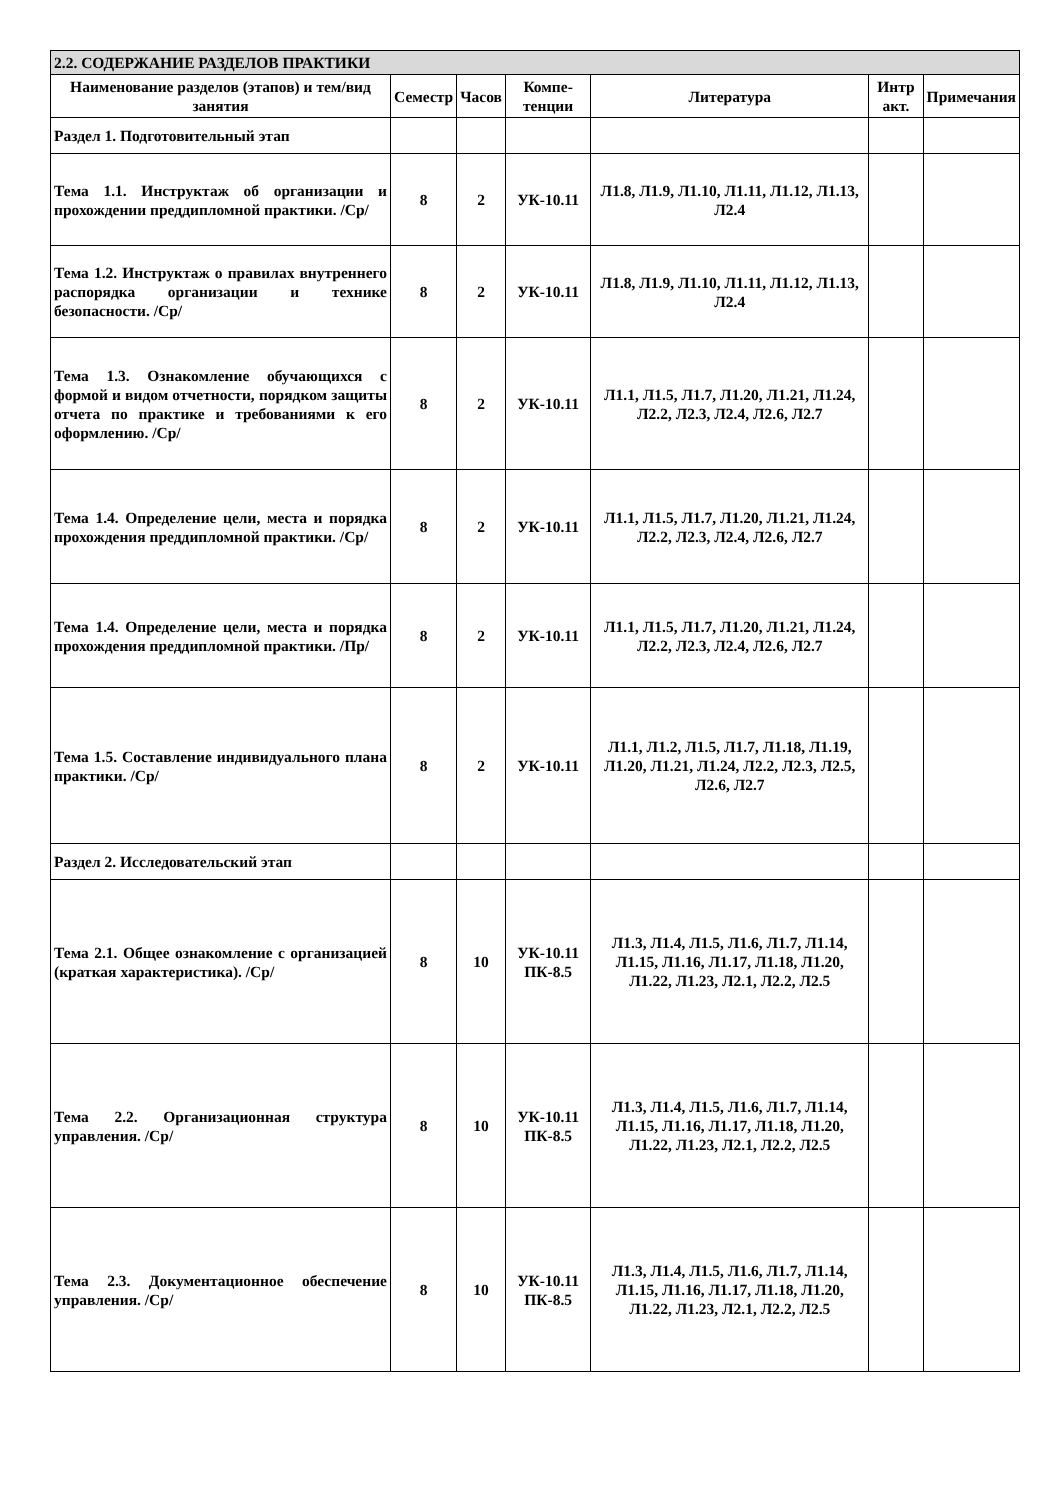| 2.2. СОДЕРЖАНИЕ РАЗДЕЛОВ ПРАКТИКИ | | | | | | |
| --- | --- | --- | --- | --- | --- | --- |
| Наименование разделов (этапов) и тем/вид занятия | Семестр | Часов | Компе-тенции | Литература | Интр акт. | Примечания |
| Раздел 1. Подготовительный этап | | | | | | |
| Тема 1.1. Инструктаж об организации и прохождении преддипломной практики. /Ср/ | 8 | 2 | УК-10.11 | Л1.8, Л1.9, Л1.10, Л1.11, Л1.12, Л1.13, Л2.4 | | |
| Тема 1.2. Инструктаж о правилах внутреннего распорядка организации и технике безопасности. /Ср/ | 8 | 2 | УК-10.11 | Л1.8, Л1.9, Л1.10, Л1.11, Л1.12, Л1.13, Л2.4 | | |
| Тема 1.3. Ознакомление обучающихся с формой и видом отчетности, порядком защиты отчета по практике и требованиями к его оформлению. /Ср/ | 8 | 2 | УК-10.11 | Л1.1, Л1.5, Л1.7, Л1.20, Л1.21, Л1.24, Л2.2, Л2.3, Л2.4, Л2.6, Л2.7 | | |
| Тема 1.4. Определение цели, места и порядка прохождения преддипломной практики. /Ср/ | 8 | 2 | УК-10.11 | Л1.1, Л1.5, Л1.7, Л1.20, Л1.21, Л1.24, Л2.2, Л2.3, Л2.4, Л2.6, Л2.7 | | |
| Тема 1.4. Определение цели, места и порядка прохождения преддипломной практики. /Пр/ | 8 | 2 | УК-10.11 | Л1.1, Л1.5, Л1.7, Л1.20, Л1.21, Л1.24, Л2.2, Л2.3, Л2.4, Л2.6, Л2.7 | | |
| Тема 1.5. Составление индивидуального плана практики. /Ср/ | 8 | 2 | УК-10.11 | Л1.1, Л1.2, Л1.5, Л1.7, Л1.18, Л1.19, Л1.20, Л1.21, Л1.24, Л2.2, Л2.3, Л2.5, Л2.6, Л2.7 | | |
| Раздел 2. Исследовательский этап | | | | | | |
| Тема 2.1. Общее ознакомление с организацией (краткая характеристика). /Ср/ | 8 | 10 | УК-10.11 ПК-8.5 | Л1.3, Л1.4, Л1.5, Л1.6, Л1.7, Л1.14, Л1.15, Л1.16, Л1.17, Л1.18, Л1.20, Л1.22, Л1.23, Л2.1, Л2.2, Л2.5 | | |
| Тема 2.2. Организационная структура управления. /Ср/ | 8 | 10 | УК-10.11 ПК-8.5 | Л1.3, Л1.4, Л1.5, Л1.6, Л1.7, Л1.14, Л1.15, Л1.16, Л1.17, Л1.18, Л1.20, Л1.22, Л1.23, Л2.1, Л2.2, Л2.5 | | |
| Тема 2.3. Документационное обеспечение управления. /Ср/ | 8 | 10 | УК-10.11 ПК-8.5 | Л1.3, Л1.4, Л1.5, Л1.6, Л1.7, Л1.14, Л1.15, Л1.16, Л1.17, Л1.18, Л1.20, Л1.22, Л1.23, Л2.1, Л2.2, Л2.5 | | |